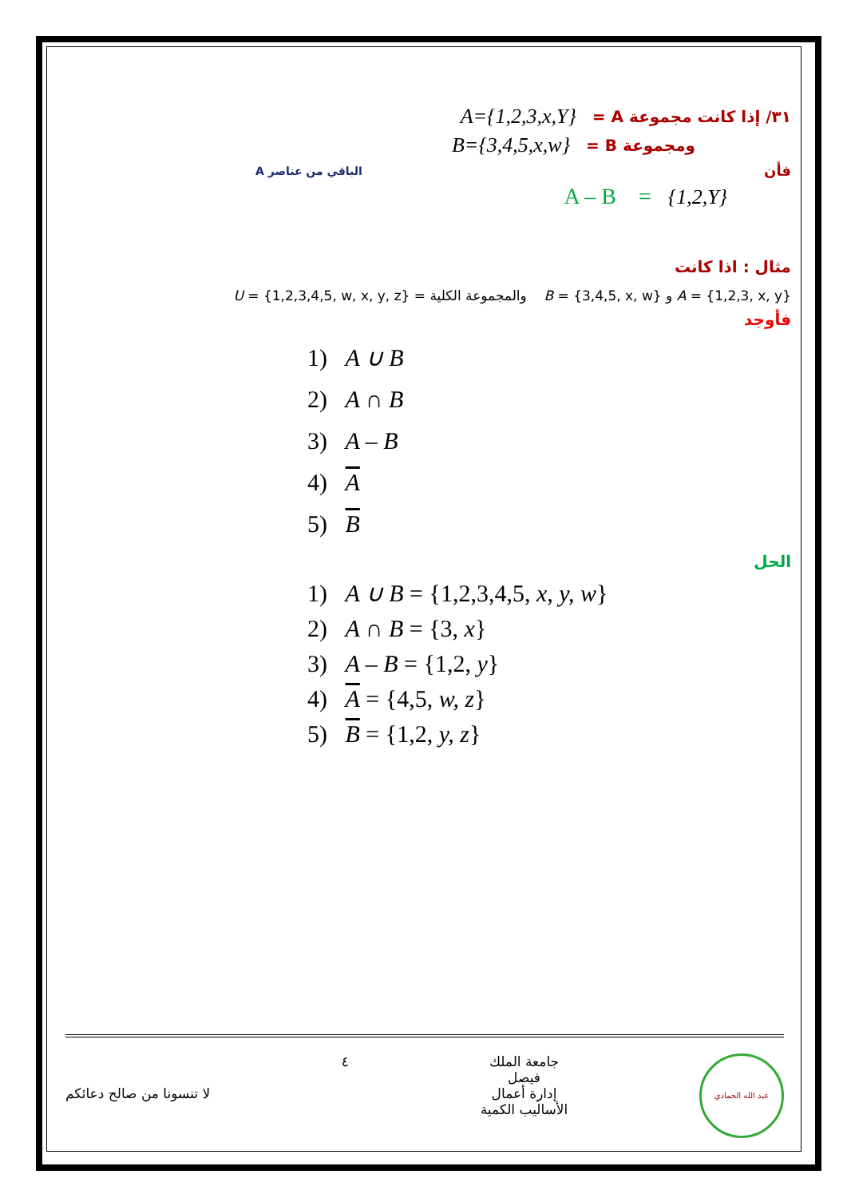A={1,2,3,x,Y} ٣١/ إذا كانت مجموعة A =
B={3,4,5,x,w} ومجموعة B =
الباقي من عناصر A فأن
A – B = {1,2,Y}
مثال : اذا كانت
U = {1,2,3,4,5, w, x, y, z} = والمجموعة الكلية B = {3,4,5, x, w} و A = {1,2,3, x, y}
فأوجد
1) A ∪ B
2) A ∩ B
3) A – B
4) A
5) B
الحل
1) A ∪ B = {1,2,3,4,5, x, y, w}
2) A ∩ B = {3, x}
3) A – B = {1,2, y}
4) A = {4,5, w, z}
5) B = {1,2, y, z}
لا تنسونا من صالح دعائكم
٤ جامعة الملك
فيصل
إدارة أعمال
الأساليب الكمية
عبد الله الحمادي